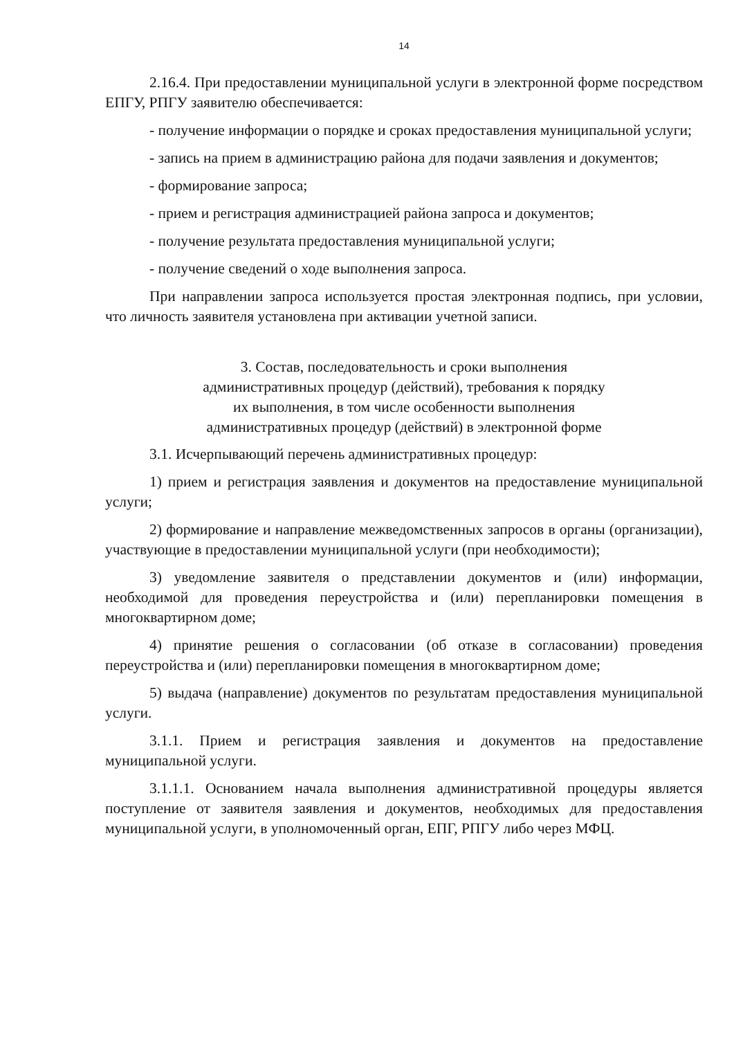14
2.16.4. При предоставлении муниципальной услуги в электронной форме посредством ЕПГУ, РПГУ заявителю обеспечивается:
- получение информации о порядке и сроках предоставления муниципальной услуги;
- запись на прием в администрацию района для подачи заявления и документов;
- формирование запроса;
- прием и регистрация администрацией района запроса и документов;
- получение результата предоставления муниципальной услуги;
- получение сведений о ходе выполнения запроса.
При направлении запроса используется простая электронная подпись, при условии, что личность заявителя установлена при активации учетной записи.
3. Состав, последовательность и сроки выполнения
административных процедур (действий), требования к порядку
их выполнения, в том числе особенности выполнения
административных процедур (действий) в электронной форме
3.1. Исчерпывающий перечень административных процедур:
1) прием и регистрация заявления и документов на предоставление муниципальной услуги;
2) формирование и направление межведомственных запросов в органы (организации), участвующие в предоставлении муниципальной услуги (при необходимости);
3) уведомление заявителя о представлении документов и (или) информации, необходимой для проведения переустройства и (или) перепланировки помещения в многоквартирном доме;
4) принятие решения о согласовании (об отказе в согласовании) проведения переустройства и (или) перепланировки помещения в многоквартирном доме;
5) выдача (направление) документов по результатам предоставления муниципальной услуги.
3.1.1. Прием и регистрация заявления и документов на предоставление муниципальной услуги.
3.1.1.1. Основанием начала выполнения административной процедуры является поступление от заявителя заявления и документов, необходимых для предоставления муниципальной услуги, в уполномоченный орган, ЕПГ, РПГУ либо через МФЦ.